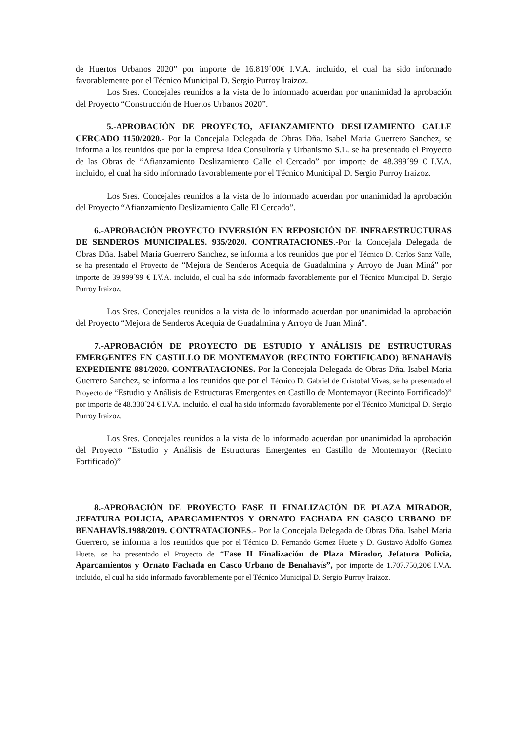de Huertos Urbanos 2020” por importe de 16.819´00€ I.V.A. incluido, el cual ha sido informado favorablemente por el Técnico Municipal D. Sergio Purroy Iraizoz.
Los Sres. Concejales reunidos a la vista de lo informado acuerdan por unanimidad la aprobación del Proyecto “Construcción de Huertos Urbanos 2020”.
5.-APROBACIÓN DE PROYECTO, AFIANZAMIENTO DESLIZAMIENTO CALLE CERCADO 1150/2020.- Por la Concejala Delegada de Obras Dña. Isabel Maria Guerrero Sanchez, se informa a los reunidos que por la empresa Idea Consultoría y Urbanismo S.L. se ha presentado el Proyecto de las Obras de “Afianzamiento Deslizamiento Calle el Cercado” por importe de 48.399´99 € I.V.A. incluido, el cual ha sido informado favorablemente por el Técnico Municipal D. Sergio Purroy Iraizoz.
Los Sres. Concejales reunidos a la vista de lo informado acuerdan por unanimidad la aprobación del Proyecto “Afianzamiento Deslizamiento Calle El Cercado”.
6.-APROBACIÓN PROYECTO INVERSIÓN EN REPOSICIÓN DE INFRAESTRUCTURAS DE SENDEROS MUNICIPALES. 935/2020. CONTRATACIONES.-Por la Concejala Delegada de Obras Dña. Isabel Maria Guerrero Sanchez, se informa a los reunidos que por el Técnico D. Carlos Sanz Valle, se ha presentado el Proyecto de “Mejora de Senderos Acequia de Guadalmina y Arroyo de Juan Miná” por importe de 39.999´99 € I.V.A. incluido, el cual ha sido informado favorablemente por el Técnico Municipal D. Sergio Purroy Iraizoz.
Los Sres. Concejales reunidos a la vista de lo informado acuerdan por unanimidad la aprobación del Proyecto “Mejora de Senderos Acequia de Guadalmina y Arroyo de Juan Miná”.
7.-APROBACIÓN DE PROYECTO DE ESTUDIO Y ANÁLISIS DE ESTRUCTURAS EMERGENTES EN CASTILLO DE MONTEMAYOR (RECINTO FORTIFICADO) BENAHAVÍS EXPEDIENTE 881/2020. CONTRATACIONES.-Por la Concejala Delegada de Obras Dña. Isabel Maria Guerrero Sanchez, se informa a los reunidos que por el Técnico D. Gabriel de Cristobal Vivas, se ha presentado el Proyecto de “Estudio y Análisis de Estructuras Emergentes en Castillo de Montemayor (Recinto Fortificado)” por importe de 48.330´24 € I.V.A. incluido, el cual ha sido informado favorablemente por el Técnico Municipal D. Sergio Purroy Iraizoz.
Los Sres. Concejales reunidos a la vista de lo informado acuerdan por unanimidad la aprobación del Proyecto “Estudio y Análisis de Estructuras Emergentes en Castillo de Montemayor (Recinto Fortificado)”
8.-APROBACIÓN DE PROYECTO FASE II FINALIZACIÓN DE PLAZA MIRADOR, JEFATURA POLICIA, APARCAMIENTOS Y ORNATO FACHADA EN CASCO URBANO DE BENAHAVÍS.1988/2019. CONTRATACIONES.- Por la Concejala Delegada de Obras Dña. Isabel Maria Guerrero, se informa a los reunidos que por el Técnico D. Fernando Gomez Huete y D. Gustavo Adolfo Gomez Huete, se ha presentado el Proyecto de “Fase II Finalización de Plaza Mirador, Jefatura Policia, Aparcamientos y Ornato Fachada en Casco Urbano de Benahavís”, por importe de 1.707.750,20€ I.V.A. incluido, el cual ha sido informado favorablemente por el Técnico Municipal D. Sergio Purroy Iraizoz.